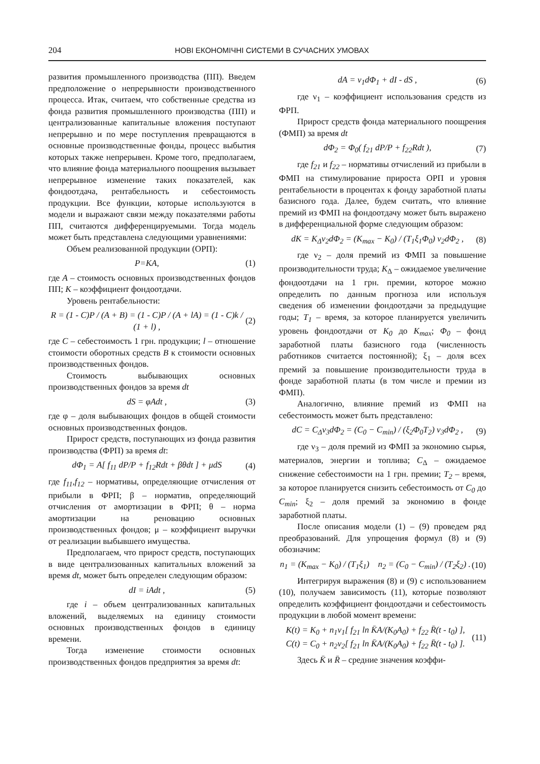204 НОВІ ЕКОНОМІЧНІ СИСТЕМИ В СУЧАСНИХ УМОВАХ
развития промышленного производства (ПП). Введем предположение о непрерывности производственного процесса. Итак, считаем, что собственные средства из фонда развития промышленного производства (ПП) и централизованные капитальные вложения поступают непрерывно и по мере поступления превращаются в основные производственные фонды, процесс выбытия которых также непрерывен. Кроме того, предполагаем, что влияние фонда материального поощрения вызывает непрерывное изменение таких показателей, как фондоотдача, рентабельность и себестоимость продукции. Все функции, которые используются в модели и выражают связи между показателями работы ПП, считаются дифференцируемыми. Тогда модель может быть представлена следующими уравнениями:
Объем реализованной продукции (ОРП):
P=KA, (1)
где A – стоимость основных производственных фондов ПП; K – коэффициент фондоотдачи.
Уровень рентабельности:
R = (1 - C)P / (A + B) = (1 - C)P / (A + lA) = (1 - C)k / (1 + l) , (2)
где C – себестоимость 1 грн. продукции; l – отношение стоимости оборотных средств B к стоимости основных производственных фондов.
Стоимость выбывающих основных производственных фондов за время dt
dS = φAdt , (3)
где φ – доля выбывающих фондов в общей стоимости основных производственных фондов.
Прирост средств, поступающих из фонда развития производства (ФРП) за время dt:
dΦ<sub>1</sub> = A[ f<sub>11</sub> dP/P + f<sub>12</sub>Rdt + βθdt ] + μdS (4)
где f<sub>11</sub>,f<sub>12</sub> – нормативы, определяющие отчисления от прибыли в ФРП; β – норматив, определяющий отчисления от амортизации в ФРП; θ – норма амортизации на реновацию основных производственных фондов; μ – коэффициент выручки от реализации выбывшего имущества.
Предполагаем, что прирост средств, поступающих в виде централизованных капитальных вложений за время dt, может быть определен следующим образом:
dI = iAdt , (5)
где i – объем централизованных капитальных вложений, выделяемых на единицу стоимости основных производственных фондов в единицу времени.
Тогда изменение стоимости основных производственных фондов предприятия за время dt:
dA = v<sub>1</sub>dΦ<sub>1</sub> + dI - dS , (6)
где ν<sub>1</sub> – коэффициент использования средств из ФРП.
Прирост средств фонда материального поощрения (ФМП) за время dt
dΦ<sub>2</sub> = Φ<sub>0</sub>( f<sub>21</sub> dP/P + f<sub>22</sub>Rdt ), (7)
где f<sub>21</sub> и f<sub>22</sub> – нормативы отчислений из прибыли в ФМП на стимулирование прироста ОРП и уровня рентабельности в процентах к фонду заработной платы базисного года. Далее, будем считать, что влияние премий из ФМП на фондоотдачу может быть выражено в дифференциальной форме следующим образом:
dK = K<sub>Δ</sub>v<sub>2</sub>dΦ<sub>2</sub> = (K<sub>max</sub> − K<sub>0</sub>) / (T<sub>1</sub>ξ<sub>1</sub>Φ<sub>0</sub>) v<sub>2</sub>dΦ<sub>2</sub> , (8)
где ν<sub>2</sub> – доля премий из ФМП за повышение производительности труда; K<sub>Δ</sub> – ожидаемое увеличение фондоотдачи на 1 грн. премии, которое можно определить по данным прогноза или используя сведения об изменении фондоотдачи за предыдущие годы; T<sub>1</sub> – время, за которое планируется увеличить уровень фондоотдачи от K<sub>0</sub> до K<sub>max</sub>; Φ<sub>0</sub> – фонд заработной платы базисного года (численность работников считается постоянной); ξ<sub>1</sub> – доля всех премий за повышение производительности труда в фонде заработной платы (в том числе и премии из ФМП).
Аналогично, влияние премий из ФМП на себестоимость может быть представлено:
dC = C<sub>Δ</sub>v<sub>3</sub>dΦ<sub>2</sub> = (C<sub>0</sub> − C<sub>min</sub>) / (ξ<sub>2</sub>Φ<sub>0</sub>T<sub>2</sub>) v<sub>3</sub>dΦ<sub>2</sub> , (9)
где ν<sub>3</sub> – доля премий из ФМП за экономию сырья, материалов, энергии и топлива; C<sub>Δ</sub> – ожидаемое снижение себестоимости на 1 грн. премии; T<sub>2</sub> – время, за которое планируется снизить себестоимость от C<sub>0</sub> до C<sub>min</sub>; ξ<sub>2</sub> – доля премий за экономию в фонде заработной платы.
После описания модели (1) – (9) проведем ряд преобразований. Для упрощения формул (8) и (9) обозначим:
n<sub>1</sub> = (K<sub>max</sub> − K<sub>0</sub>) / (T<sub>1</sub>ξ<sub>1</sub>) n<sub>2</sub> = (C<sub>0</sub> − C<sub>min</sub>) / (T<sub>2</sub>ξ<sub>2</sub>) . (10)
Интегрируя выражения (8) и (9) с использованием (10), получаем зависимость (11), которые позволяют определить коэффициент фондоотдачи и себестоимость продукции в любой момент времени:
K(t) = K<sub>0</sub> + n<sub>1</sub>v<sub>1</sub>[ f<sub>21</sub> ln K̄A/(K<sub>0</sub>A<sub>0</sub>) + f<sub>22</sub> R̄(t - t<sub>0</sub>) ],
C(t) = C<sub>0</sub> + n<sub>2</sub>v<sub>2</sub>[ f<sub>21</sub> ln K̄A/(K<sub>0</sub>A<sub>0</sub>) + f<sub>22</sub> R̄(t - t<sub>0</sub>) ]. (11)
Здесь K̄ и R̄ – средние значения коэффи-